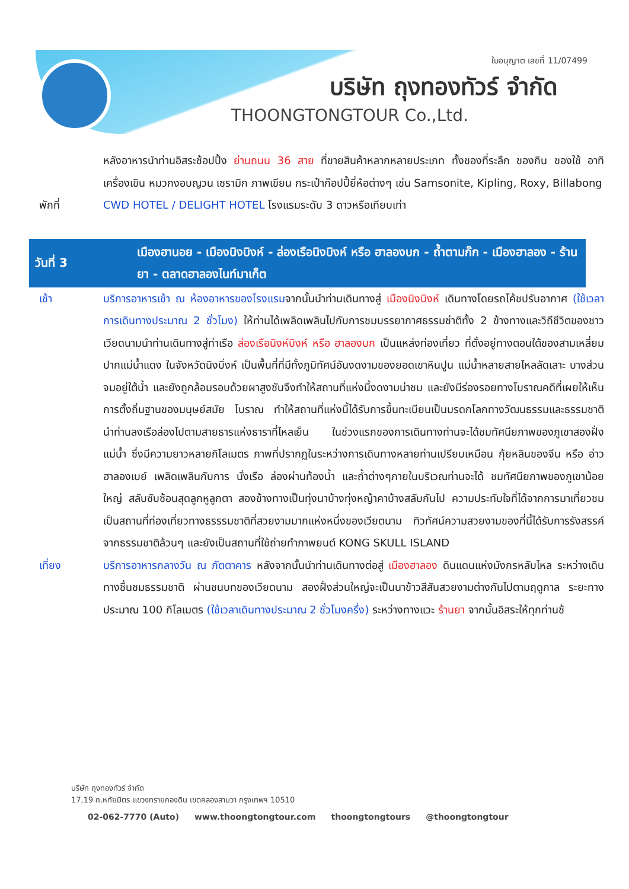ใบอนุญาต เลขที่ 11/07499
บริษัท ถุงทองทัวร์ จำกัด
THOONGTONGTOUR Co.,Ltd.
หลังอาหารนำท่านอิสระช้อปปิ้ง ย่านถนน 36 สาย ที่ขายสินค้าหลากหลายประเภท ทั้งของที่ระลึก ของกิน ของใช้ อาทิ เครื่องเขิน หมวกงอบญวน เซรามิก ภาพเขียน กระเป๋าก๊อปปี้ยี่ห้อต่างๆ เช่น Samsonite, Kipling, Roxy, Billabong
พักที่ CWD HOTEL / DELIGHT HOTEL โรงแรมระดับ 3 ดาวหรือเทียบเท่า
วันที่ 3 เมืองฮานอย - เมืองนิงบิงห์ - ล่องเรือนิงบิงห์ หรือ ฮาลองบก - ถ้ำตามก๊ก - เมืองฮาลอง - ร้านยา - ตลาดฮาลองไนท์มาเก็ต
เช้า บริการอาหารเช้า ณ ห้องอาหารของโรงแรมจากนั้นนำท่านเดินทางสู่ เมืองนิงบิงห์ เดินทางโดยรถโค้ชปรับอากาศ (ใช้เวลาการเดินทางประมาณ 2 ชั่วโมง) ให้ท่านได้เพลิดเพลินไปกับการชมบรรยากาศธรรมช่าติทั้ง 2 ข้างทางและวิถีชีวิตของชาวเวียดนามนำท่านเดินทางสู่ท่าเรือ ล่องเรือนิงห์บิงห์ หรือ ฮาลองบก เป็นแหล่งท่องเที่ยว ที่ตั้งอยู่ทางตอนใต้ของสามเหลี่ยมปากแม่น้ำแดง ในจังหวัดนิงบิ่งห์ เป็นพื้นที่ที่มีทั้งภูมิทัศน์อันงดงามของยอดเขาหินปูน แม่น้ำหลายสายไหลลัดเลาะ บางส่วนจมอยู่ใต้น้ำ และยังถูกล้อมรอบด้วยผาสูงชันจึงทำให้สถานที่แห่งนี้งดงามน่าชม และยังมีร่องรอยทางโบราณคดีที่เผยให้เห็นการตั้งถิ่นฐานของมนุษย์สมัย โบราณ ทำให้สถานที่แห่งนี้ได้รับการขึ้นทะเบียนเป็นมรดกโลกทางวัฒนธรรมและธรรมชาติ นำท่านลงเรือล่องไปตามสายธารแห่งธาราที่ไหลเย็น ในช่วงแรกของการเดินทางท่านจะได้ชมทัศนียภาพของภูเขาสองฝั่งแม่น้ำ ซึ่งมีความยาวหลายกิโลเมตร ภาพที่ปรากฏในระหว่างการเดินทางหลายท่านเปรียบเหมือน กุ้ยหลินของจีน หรือ อ่าวฮาลองเบย์ เพลิดเพลินกับการ นั่งเรือ ล่องผ่านท้องน้ำ และถ้ำต่างๆภายในบริเวณท่านจะได้ ชมทัศนียภาพของภูเขาน้อยใหญ่ สลับซับซ้อนสุดลูกหูลูกตา สองข้างทางเป็นทุ่งนาบ้างทุ่งหญ้าคาบ้างสลับกันไป ความประทับใจที่ได้จากการมาเที่ยวชม เป็นสถานที่ท่องเที่ยวทางธรรรมชาติที่สวยงามมากแห่งหนึ่งของเวียตนาม ทิวทัศน์ความสวยงามของที่นี้ได้รับการรังสรรค์จากธรรมชาติล้วนๆ และยังเป็นสถานที่ใช้ถ่ายทำภาพยนต์ KONG SKULL ISLAND
เที่ยง บริการอาหารกลางวัน ณ ภัตตาคาร หลังจากนั้นนำท่านเดินทางต่อสู่ เมืองฮาลอง ดินแดนแห่งมังกรหลับไหล ระหว่างเดินทางชื่นชมธรรมชาติ ผ่านชนบทของเวียดนาม สองฝั่งส่วนใหญ่จะเป็นนาข้าวสีสันสวยงามต่างกันไปตามฤดูกาล ระยะทางประมาณ 100 กิโลเมตร (ใช้เวลาเดินทางประมาณ 2 ชั่วโมงครึ่ง) ระหว่างทางแวะ ร้านยา จากนั้นอิสระให้ทุกท่านช้
บริษัท ถุงทองทัวร์ จำกัด
17,19 ถ.หทัยมิตร แขวงทรายกองดิน เขตคลองสามวา กรุงเทพฯ 10510
02-062-7770 (Auto) www.thoongtongtour.com thoongtongtours @thoongtongtour